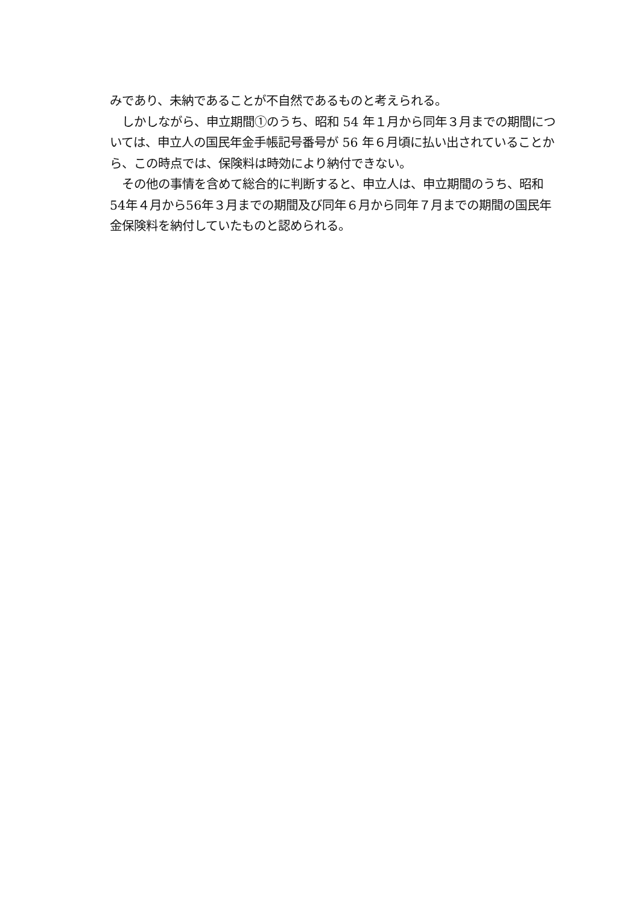みであり、未納であることが不自然であるものと考えられる。
　しかしながら、申立期間①のうち、昭和 54 年１月から同年３月までの期間については、申立人の国民年金手帳記号番号が 56 年６月頃に払い出されていることから、この時点では、保険料は時効により納付できない。
　その他の事情を含めて総合的に判断すると、申立人は、申立期間のうち、昭和54年４月から56年３月までの期間及び同年６月から同年７月までの期間の国民年金保険料を納付していたものと認められる。